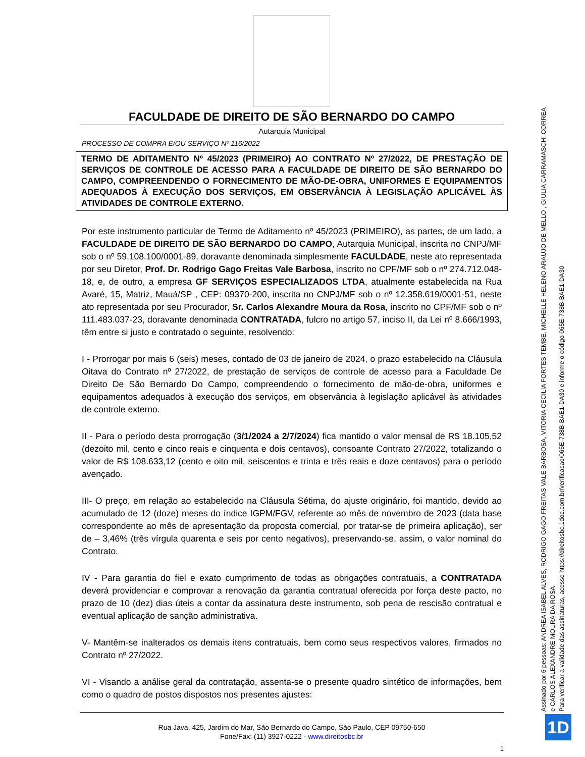FACULDADE DE DIREITO DE SÃO BERNARDO DO CAMPO
Autarquia Municipal
PROCESSO DE COMPRA E/OU SERVIÇO Nº 116/2022
TERMO DE ADITAMENTO Nº 45/2023 (PRIMEIRO) AO CONTRATO Nº 27/2022, DE PRESTAÇÃO DE SERVIÇOS DE CONTROLE DE ACESSO PARA A FACULDADE DE DIREITO DE SÃO BERNARDO DO CAMPO, COMPREENDENDO O FORNECIMENTO DE MÃO-DE-OBRA, UNIFORMES E EQUIPAMENTOS ADEQUADOS À EXECUÇÃO DOS SERVIÇOS, EM OBSERVÂNCIA À LEGISLAÇÃO APLICÁVEL ÀS ATIVIDADES DE CONTROLE EXTERNO.
Por este instrumento particular de Termo de Aditamento nº 45/2023 (PRIMEIRO), as partes, de um lado, a FACULDADE DE DIREITO DE SÃO BERNARDO DO CAMPO, Autarquia Municipal, inscrita no CNPJ/MF sob o nº 59.108.100/0001-89, doravante denominada simplesmente FACULDADE, neste ato representada por seu Diretor, Prof. Dr. Rodrigo Gago Freitas Vale Barbosa, inscrito no CPF/MF sob o nº 274.712.048-18, e, de outro, a empresa GF SERVIÇOS ESPECIALIZADOS LTDA, atualmente estabelecida na Rua Avaré, 15, Matriz, Mauá/SP , CEP: 09370-200, inscrita no CNPJ/MF sob o nº 12.358.619/0001-51, neste ato representada por seu Procurador, Sr. Carlos Alexandre Moura da Rosa, inscrito no CPF/MF sob o nº 111.483.037-23, doravante denominada CONTRATADA, fulcro no artigo 57, inciso II, da Lei nº 8.666/1993, têm entre si justo e contratado o seguinte, resolvendo:
I - Prorrogar por mais 6 (seis) meses, contado de 03 de janeiro de 2024, o prazo estabelecido na Cláusula Oitava do Contrato nº 27/2022, de prestação de serviços de controle de acesso para a Faculdade De Direito De São Bernardo Do Campo, compreendendo o fornecimento de mão-de-obra, uniformes e equipamentos adequados à execução dos serviços, em observância à legislação aplicável às atividades de controle externo.
II - Para o período desta prorrogação (3/1/2024 a 2/7/2024) fica mantido o valor mensal de R$ 18.105,52 (dezoito mil, cento e cinco reais e cinquenta e dois centavos), consoante Contrato 27/2022, totalizando o valor de R$ 108.633,12 (cento e oito mil, seiscentos e trinta e três reais e doze centavos) para o período avençado.
III- O preço, em relação ao estabelecido na Cláusula Sétima, do ajuste originário, foi mantido, devido ao acumulado de 12 (doze) meses do índice IGPM/FGV, referente ao mês de novembro de 2023 (data base correspondente ao mês de apresentação da proposta comercial, por tratar-se de primeira aplicação), ser de – 3,46% (três vírgula quarenta e seis por cento negativos), preservando-se, assim, o valor nominal do Contrato.
IV - Para garantia do fiel e exato cumprimento de todas as obrigações contratuais, a CONTRATADA deverá providenciar e comprovar a renovação da garantia contratual oferecida por força deste pacto, no prazo de 10 (dez) dias úteis a contar da assinatura deste instrumento, sob pena de rescisão contratual e eventual aplicação de sanção administrativa.
V- Mantêm-se inalterados os demais itens contratuais, bem como seus respectivos valores, firmados no Contrato nº 27/2022.
VI - Visando a análise geral da contratação, assenta-se o presente quadro sintético de informações, bem como o quadro de postos dispostos nos presentes ajustes:
Rua Java, 425, Jardim do Mar, São Bernardo do Campo, São Paulo, CEP 09750-650
Fone/Fax: (11) 3927-0222 - www.direitosbc.br
1
Assinado por 6 pessoas: ANDREA ISABEL ALVES, RODRIGO GAGO FREITAS VALE BARBOSA, VITORIA CECILIA FORTES TEMBE, MICHELLE HELENO ARAUJO DE MELLO , GIULIA CARRAMASCHI CORREA
e CARLOS ALEXANDRE MOURA DA ROSA
Para verificar a validade das assinaturas, acesse https://direitosbc.1doc.com.br/verificacao/065E-738B-BAE1-DA30 e informe o código 065E-738B-BAE1-DA30
1D